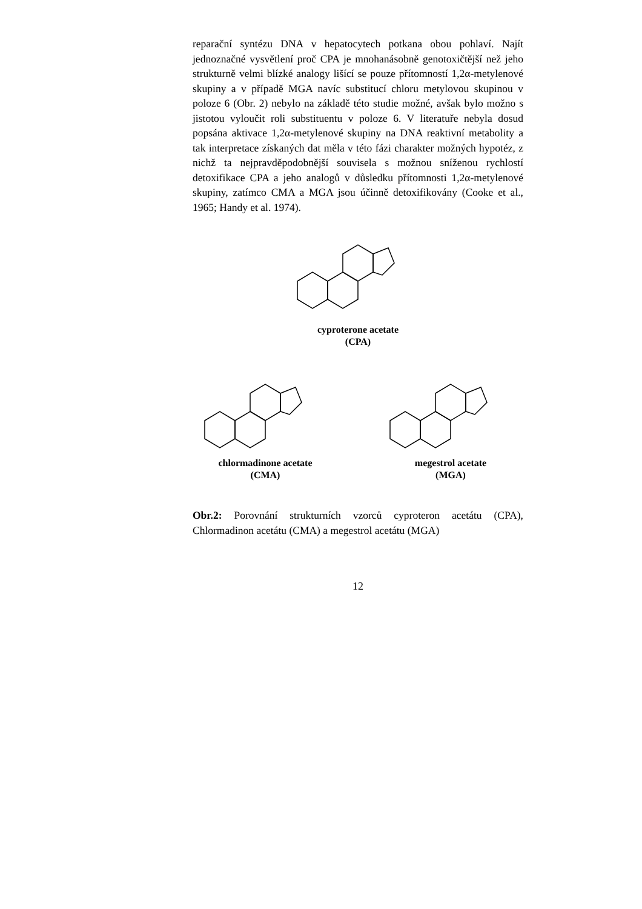reparační syntézu DNA v hepatocytech potkana obou pohlaví. Najít jednoznačné vysvětlení proč CPA je mnohanásobně genotoxičtější než jeho strukturně velmi blízké analogy lišící se pouze přítomností 1,2α-metylenové skupiny a v případě MGA navíc substitucí chloru metylovou skupinou v poloze 6 (Obr. 2) nebylo na základě této studie možné, avšak bylo možno s jistotou vyloučit roli substituentu v poloze 6. V literatuře nebyla dosud popsána aktivace 1,2α-metylenové skupiny na DNA reaktivní metabolity a tak interpretace získaných dat měla v této fázi charakter možných hypotéz, z nichž ta nejpravděpodobnější souvisela s možnou sníženou rychlostí detoxifikace CPA a jeho analogů v důsledku přítomnosti 1,2α-metylenové skupiny, zatímco CMA a MGA jsou účinně detoxifikovány (Cooke et al., 1965; Handy et al. 1974).
cyproterone acetate
(CPA)
chlormadinone acetate
(CMA)
megestrol acetate
(MGA)
Obr.2: Porovnání strukturních vzorců cyproteron acetátu (CPA), Chlormadinon acetátu (CMA) a megestrol acetátu (MGA)
12